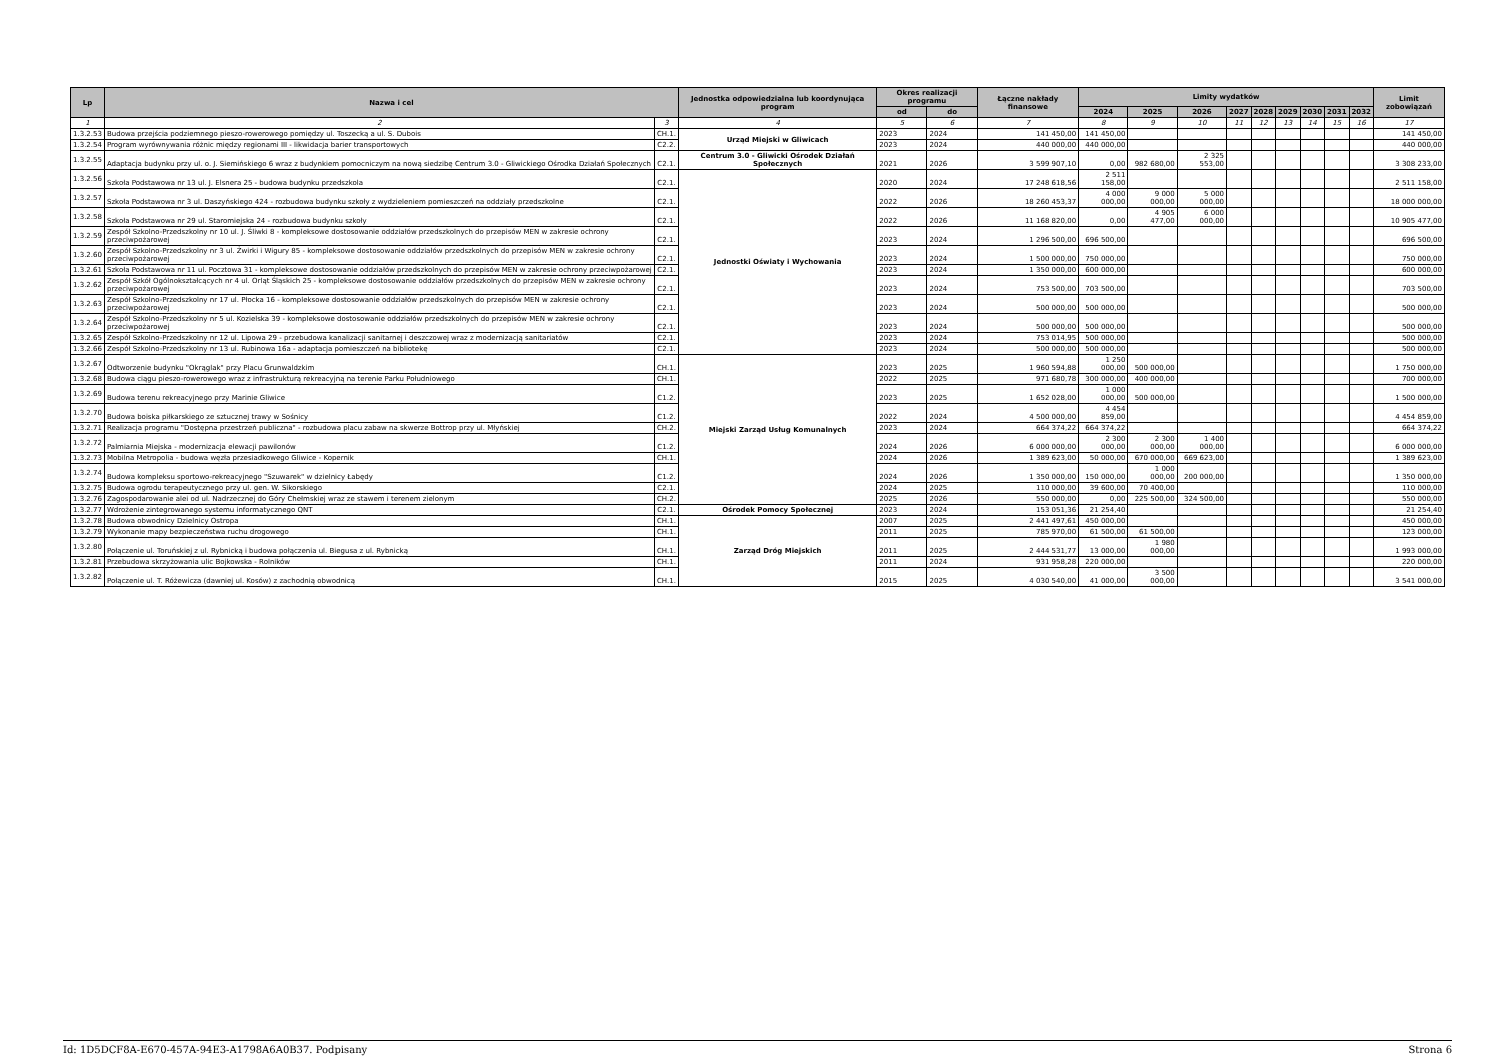| Lp | Nazwa i cel | | Jednostka odpowiedzialna lub koordynująca program | Okres realizacji programu | | Łączne nakłady finansowe | Limity wydatków | | | | | | | | | Limit zobowiązań |
| --- | --- | --- | --- | --- | --- | --- | --- | --- | --- | --- | --- | --- | --- | --- | --- | --- |
| | | | | od | do | | 2024 | 2025 | 2026 | 2027 | 2028 | 2029 | 2030 | 2031 | 2032 | |
| 1 | 2 | 3 | 4 | 5 | 6 | 7 | 8 | 9 | 10 | 11 | 12 | 13 | 14 | 15 | 16 | 17 |
| 1.3.2.53 | Budowa przejścia podziemnego pieszo-rowerowego pomiędzy ul. Toszecką a ul. S. Dubois | CH.1. | Urząd Miejski w Gliwicach | 2023 | 2024 | 141 450,00 | 141 450,00 | | | | | | | | | 141 450,00 |
| 1.3.2.54 | Program wyrównywania różnic między regionami III - likwidacja barier transportowych | C2.2. | | 2023 | 2024 | 440 000,00 | 440 000,00 | | | | | | | | | 440 000,00 |
| 1.3.2.55 | Adaptacja budynku przy ul. o. J. Siemińskiego 6 wraz z budynkiem pomocniczym na nową siedzibę Centrum 3.0 - Gliwickiego Ośrodka Działań Społecznych | C2.1. | Centrum 3.0 - Gliwicki Ośrodek Działań Społecznych | 2021 | 2026 | 3 599 907,10 | 0,00 | 982 680,00 | 2 325 553,00 | | | | | | | 3 308 233,00 |
| 1.3.2.56 | Szkoła Podstawowa nr 13 ul. J. Elsnera 25 - budowa budynku przedszkola | C2.1. | Jednostki Oświaty i Wychowania | 2020 | 2024 | 17 248 618,56 | 2 511 158,00 | | | | | | | | | 2 511 158,00 |
| 1.3.2.57 | Szkoła Podstawowa nr 3 ul. Daszyńskiego 424 - rozbudowa budynku szkoły z wydzieleniem pomieszczeń na oddziały przedszkolne | C2.1. | | 2022 | 2026 | 18 260 453,37 | 4 000 000,00 | 9 000 000,00 | 5 000 000,00 | | | | | | | 18 000 000,00 |
| 1.3.2.58 | Szkoła Podstawowa nr 29 ul. Staromiejska 24 - rozbudowa budynku szkoły | C2.1. | | 2022 | 2026 | 11 168 820,00 | 0,00 | 4 905 477,00 | 6 000 000,00 | | | | | | | 10 905 477,00 |
| 1.3.2.59 | Zespół Szkolno-Przedszkolny nr 10 ul. J. Śliwki 8 - kompleksowe dostosowanie oddziałów przedszkolnych do przepisów MEN w zakresie ochrony przeciwpożarowej | C2.1. | | 2023 | 2024 | 1 296 500,00 | 696 500,00 | | | | | | | | | 696 500,00 |
| 1.3.2.60 | Zespół Szkolno-Przedszkolny nr 3 ul. Żwirki i Wigury 85 - kompleksowe dostosowanie oddziałów przedszkolnych do przepisów MEN w zakresie ochrony przeciwpożarowej | C2.1. | | 2023 | 2024 | 1 500 000,00 | 750 000,00 | | | | | | | | | 750 000,00 |
| 1.3.2.61 | Szkoła Podstawowa nr 11 ul. Pocztowa 31 - kompleksowe dostosowanie oddziałów przedszkolnych do przepisów MEN w zakresie ochrony przeciwpożarowej | C2.1. | | 2023 | 2024 | 1 350 000,00 | 600 000,00 | | | | | | | | | 600 000,00 |
| 1.3.2.62 | Zespół Szkół Ogólnokształcących nr 4 ul. Orląt Śląskich 25 - kompleksowe dostosowanie oddziałów przedszkolnych do przepisów MEN w zakresie ochrony przeciwpożarowej | C2.1. | | 2023 | 2024 | 753 500,00 | 703 500,00 | | | | | | | | | 703 500,00 |
| 1.3.2.63 | Zespół Szkolno-Przedszkolny nr 17 ul. Płocka 16 - kompleksowe dostosowanie oddziałów przedszkolnych do przepisów MEN w zakresie ochrony przeciwpożarowej | C2.1. | | 2023 | 2024 | 500 000,00 | 500 000,00 | | | | | | | | | 500 000,00 |
| 1.3.2.64 | Zespół Szkolno-Przedszkolny nr 5 ul. Kozielska 39 - kompleksowe dostosowanie oddziałów przedszkolnych do przepisów MEN w zakresie ochrony przeciwpożarowej | C2.1. | | 2023 | 2024 | 500 000,00 | 500 000,00 | | | | | | | | | 500 000,00 |
| 1.3.2.65 | Zespół Szkolno-Przedszkolny nr 12 ul. Lipowa 29 - przebudowa kanalizacji sanitarnej i deszczowej wraz z modernizacją sanitariatów | C2.1. | | 2023 | 2024 | 753 014,95 | 500 000,00 | | | | | | | | | 500 000,00 |
| 1.3.2.66 | Zespół Szkolno-Przedszkolny nr 13 ul. Rubinowa 16a - adaptacja pomieszczeń na bibliotekę | C2.1. | | 2023 | 2024 | 500 000,00 | 500 000,00 | | | | | | | | | 500 000,00 |
| 1.3.2.67 | Odtworzenie budynku "Okrąglak" przy Placu Grunwaldzkim | CH.1. | Miejski Zarząd Usług Komunalnych | 2023 | 2025 | 1 960 594,88 | 1 250 000,00 | 500 000,00 | | | | | | | | 1 750 000,00 |
| 1.3.2.68 | Budowa ciągu pieszo-rowerowego wraz z infrastrukturą rekreacyjną na terenie Parku Południowego | CH.1. | | 2022 | 2025 | 971 680,78 | 300 000,00 | 400 000,00 | | | | | | | | 700 000,00 |
| 1.3.2.69 | Budowa terenu rekreacyjnego przy Marinie Gliwice | C1.2. | | 2023 | 2025 | 1 652 028,00 | 1 000 000,00 | 500 000,00 | | | | | | | | 1 500 000,00 |
| 1.3.2.70 | Budowa boiska piłkarskiego ze sztucznej trawy w Sośnicy | C1.2. | | 2022 | 2024 | 4 500 000,00 | 4 454 859,00 | | | | | | | | | 4 454 859,00 |
| 1.3.2.71 | Realizacja programu "Dostępna przestrzeń publiczna" - rozbudowa placu zabaw na skwerze Bottrop przy ul. Młyńskiej | CH.2. | | 2023 | 2024 | 664 374,22 | 664 374,22 | | | | | | | | | 664 374,22 |
| 1.3.2.72 | Palmiarnia Miejska - modernizacja elewacji pawilonów | C1.2. | | 2024 | 2026 | 6 000 000,00 | 2 300 000,00 | 2 300 000,00 | 1 400 000,00 | | | | | | | 6 000 000,00 |
| 1.3.2.73 | Mobilna Metropolia - budowa węzła przesiadkowego Gliwice - Kopernik | CH.1. | | 2024 | 2026 | 1 389 623,00 | 50 000,00 | 670 000,00 | 669 623,00 | | | | | | | 1 389 623,00 |
| 1.3.2.74 | Budowa kompleksu sportowo-rekreacyjnego "Szuwarek" w dzielnicy Łabędy | C1.2. | | 2024 | 2026 | 1 350 000,00 | 150 000,00 | 1 000 000,00 | 200 000,00 | | | | | | | 1 350 000,00 |
| 1.3.2.75 | Budowa ogrodu terapeutycznego przy ul. gen. W. Sikorskiego | C2.1. | | 2024 | 2025 | 110 000,00 | 39 600,00 | 70 400,00 | | | | | | | | 110 000,00 |
| 1.3.2.76 | Zagospodarowanie alei od ul. Nadrzecznej do Góry Chełmskiej wraz ze stawem i terenem zielonym | CH.2. | | 2025 | 2026 | 550 000,00 | 0,00 | 225 500,00 | 324 500,00 | | | | | | | 550 000,00 |
| 1.3.2.77 | Wdrożenie zintegrowanego systemu informatycznego QNT | C2.1. | Ośrodek Pomocy Społecznej | 2023 | 2024 | 153 051,36 | 21 254,40 | | | | | | | | | 21 254,40 |
| 1.3.2.78 | Budowa obwodnicy Dzielnicy Ostropa | CH.1. | Zarząd Dróg Miejskich | 2007 | 2025 | 2 441 497,61 | 450 000,00 | | | | | | | | | 450 000,00 |
| 1.3.2.79 | Wykonanie mapy bezpieczeństwa ruchu drogowego | CH.1. | | 2011 | 2025 | 785 970,00 | 61 500,00 | 61 500,00 | | | | | | | | 123 000,00 |
| 1.3.2.80 | Połączenie ul. Toruńskiej z ul. Rybnicką i budowa połączenia ul. Biegusa z ul. Rybnicką | CH.1. | | 2011 | 2025 | 2 444 531,77 | 13 000,00 | 1 980 000,00 | | | | | | | | 1 993 000,00 |
| 1.3.2.81 | Przebudowa skrzyżowania ulic Bojkowska - Rolników | CH.1. | | 2011 | 2024 | 931 958,28 | 220 000,00 | | | | | | | | | 220 000,00 |
| 1.3.2.82 | Połączenie ul. T. Różewicza (dawniej ul. Kosów) z zachodnią obwodnicą | CH.1. | | 2015 | 2025 | 4 030 540,00 | 41 000,00 | 3 500 000,00 | | | | | | | | 3 541 000,00 |
Id: 1D5DCF8A-E670-457A-94E3-A1798A6A0B37. Podpisany Strona 6